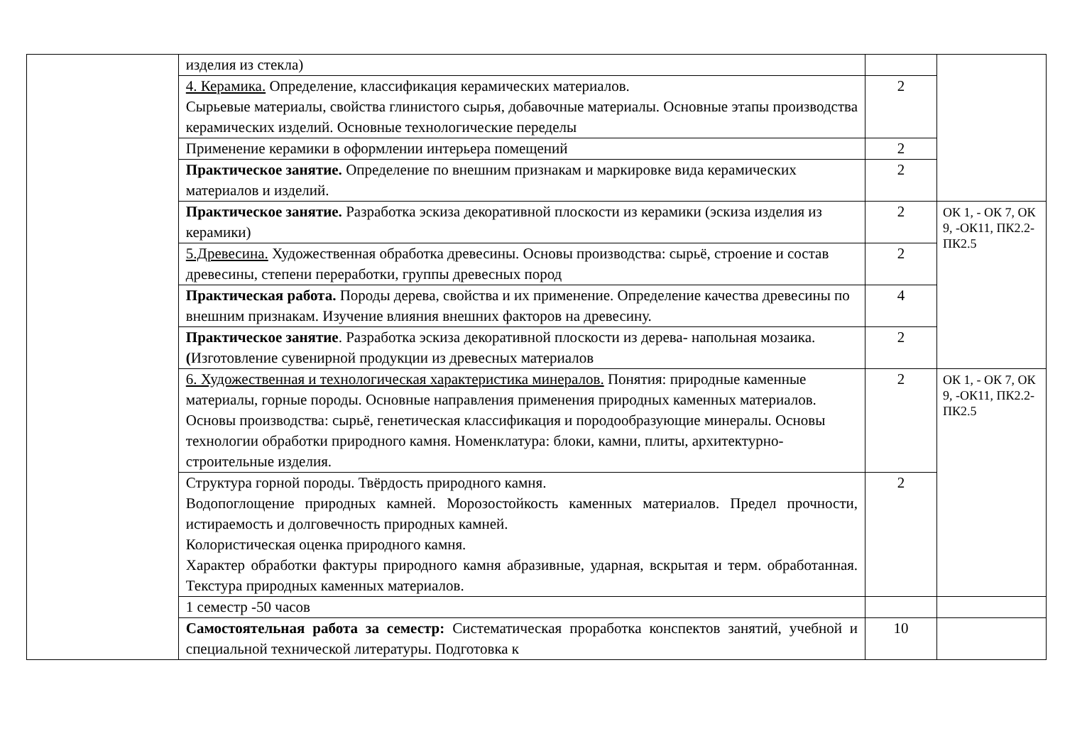| | изделия из стекла) | | |
| | 4. Керамика. Определение, классификация керамических материалов. Сырьевые материалы, свойства глинистого сырья, добавочные материалы. Основные этапы производства керамических изделий. Основные технологические переделы | 2 | |
| | Применение керамики в оформлении интерьера помещений | 2 | |
| | Практическое занятие. Определение по внешним признакам и маркировке вида керамических материалов и изделий. | 2 | |
| | Практическое занятие. Разработка эскиза декоративной плоскости из керамики (эскиза изделия из керамики) | 2 | ОК 1, - ОК 7, ОК 9, -ОК11, ПК2.2- ПК2.5 |
| | 5.Древесина. Художественная обработка древесины. Основы производства: сырьё, строение и состав древесины, степени переработки, группы древесных пород | 2 | |
| | Практическая работа. Породы дерева, свойства и их применение. Определение качества древесины по внешним признакам. Изучение влияния внешних факторов на древесину. | 4 | |
| | Практическое занятие . Разработка эскиза декоративной плоскости из дерева- напольная мозаика. ( Изготовление сувенирной продукции из древесных материалов | 2 | |
| | 6. Художественная и технологическая характеристика минералов. Понятия: природные каменные материалы, горные породы. Основные направления применения природных каменных материалов. Основы производства: сырьё, генетическая классификация и породообразующие минералы. Основы технологии обработки природного камня. Номенклатура: блоки, камни, плиты, архитектурно-строительные изделия. | 2 | ОК 1, - ОК 7, ОК 9, -ОК11, ПК2.2- ПК2.5 |
| | Структура горной породы. Твёрдость природного камня. Водопоглощение природных камней. Морозостойкость каменных материалов. Предел прочности, истираемость и долговечность природных камней. Колористическая оценка природного камня. Характер обработки фактуры природного камня абразивные, ударная, вскрытая и терм. обработанная. Текстура природных каменных материалов. | 2 | |
| | 1 семестр -50 часов | | |
| | Самостоятельная работа за семестр: Систематическая проработка конспектов занятий, учебной и специальной технической литературы. Подготовка к | 10 | |